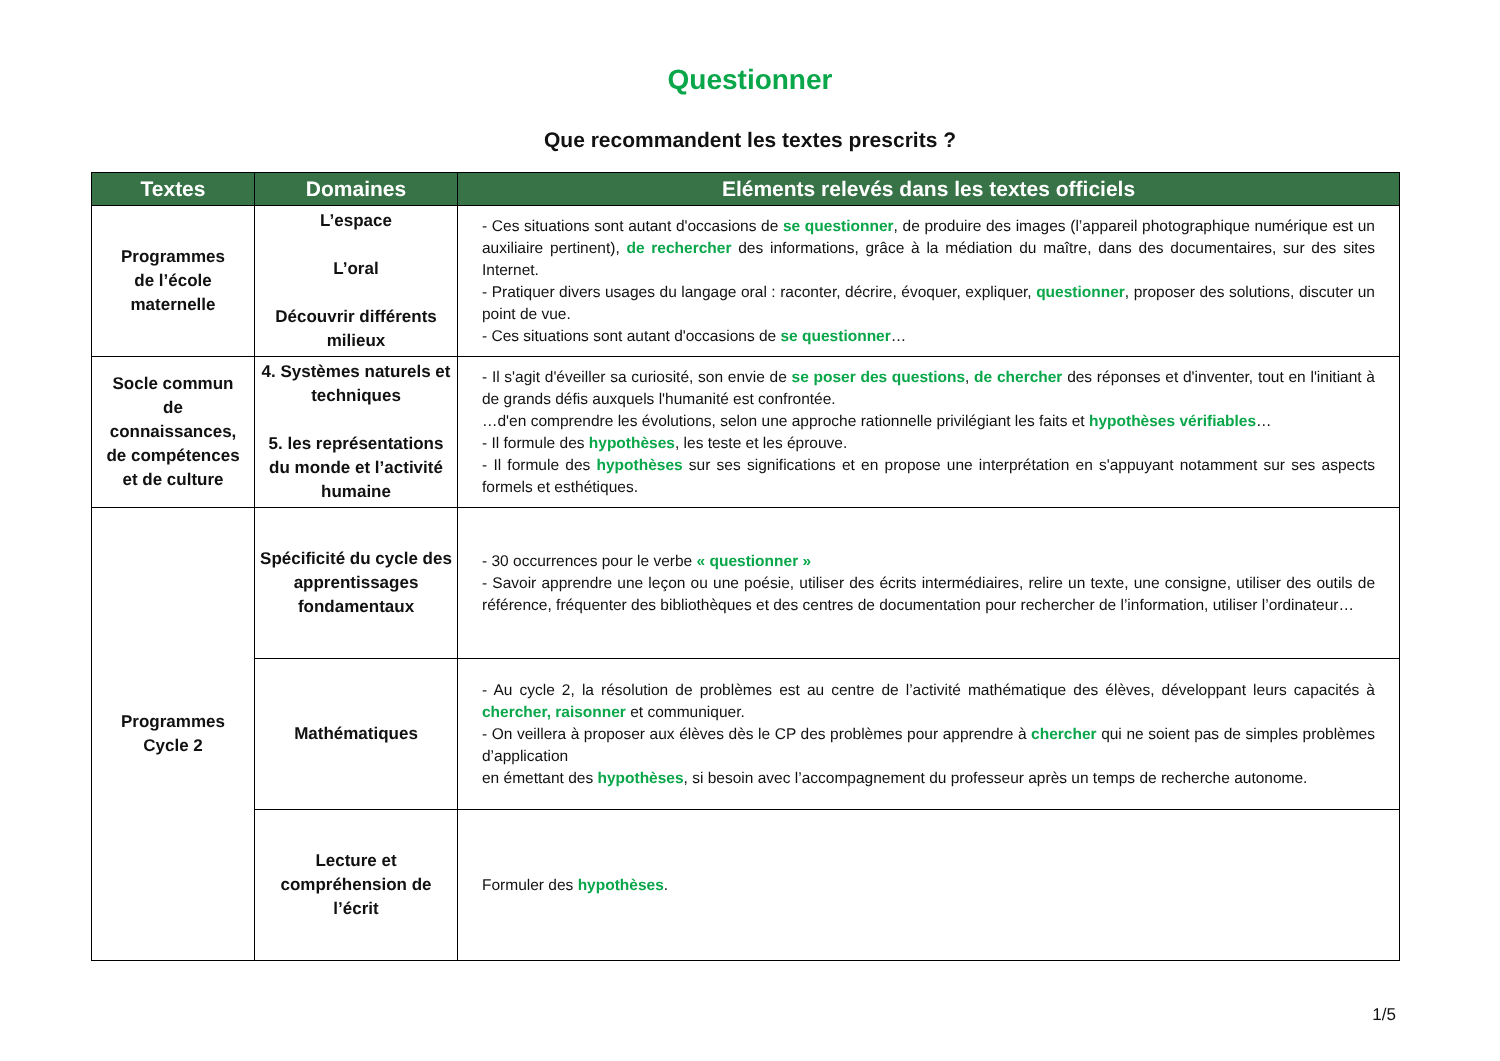Questionner
Que recommandent les textes prescrits ?
| Textes | Domaines | Eléments relevés dans les textes officiels |
| --- | --- | --- |
| Programmes de l’école maternelle | L’espace L’oral Découvrir différents milieux | - Ces situations sont autant d'occasions de se questionner , de produire des images (l’appareil photographique numérique est un auxiliaire pertinent), de rechercher des informations, grâce à la médiation du maître, dans des documentaires, sur des sites Internet. - Pratiquer divers usages du langage oral : raconter, décrire, évoquer, expliquer, questionner , proposer des solutions, discuter un point de vue. - Ces situations sont autant d'occasions de se questionner … |
| Socle commun de connaissances, de compétences et de culture | 4. Systèmes naturels et techniques 5. les représentations du monde et l’activité humaine | - Il s'agit d'éveiller sa curiosité, son envie de se poser des questions , de chercher des réponses et d'inventer, tout en l'initiant à de grands défis auxquels l'humanité est confrontée. …d'en comprendre les évolutions, selon une approche rationnelle privilégiant les faits et hypothèses vérifiables … - Il formule des hypothèses , les teste et les éprouve. - Il formule des hypothèses sur ses significations et en propose une interprétation en s'appuyant notamment sur ses aspects formels et esthétiques. |
| Programmes Cycle 2 | Spécificité du cycle des apprentissages fondamentaux | - 30 occurrences pour le verbe « questionner » - Savoir apprendre une leçon ou une poésie, utiliser des écrits intermédiaires, relire un texte, une consigne, utiliser des outils de référence, fréquenter des bibliothèques et des centres de documentation pour rechercher de l’information, utiliser l’ordinateur… |
| | Mathématiques | - Au cycle 2, la résolution de problèmes est au centre de l’activité mathématique des élèves, développant leurs capacités à chercher, raisonner et communiquer. - On veillera à proposer aux élèves dès le CP des problèmes pour apprendre à chercher qui ne soient pas de simples problèmes d’application en émettant des hypothèses , si besoin avec l’accompagnement du professeur après un temps de recherche autonome. |
| | Lecture et compréhension de l’écrit | Formuler des hypothèses . |
1/5